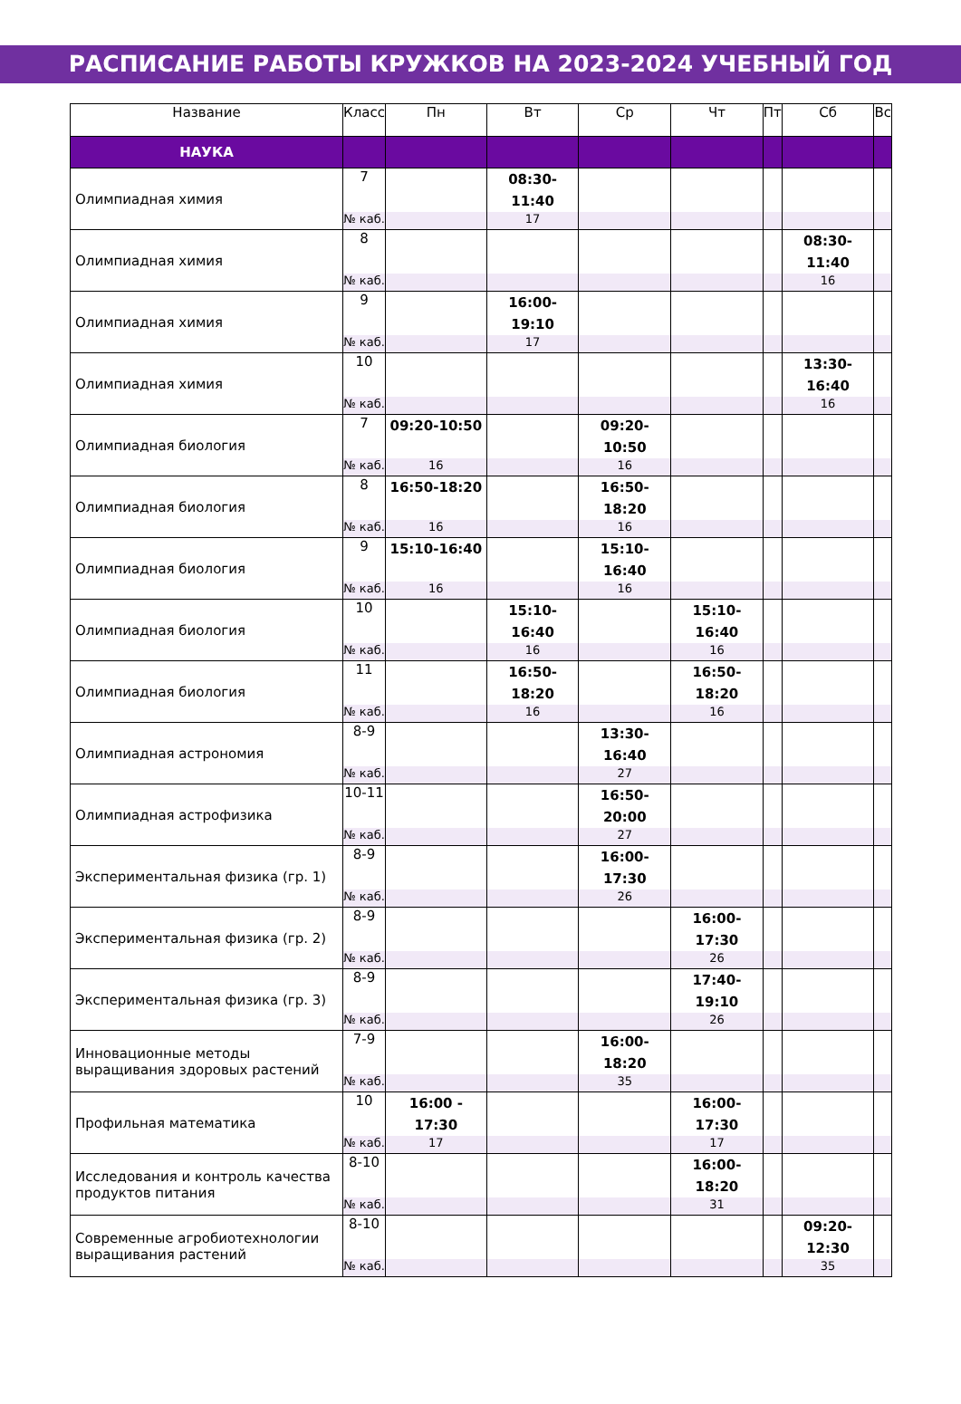РАСПИСАНИЕ РАБОТЫ КРУЖКОВ НА 2023-2024 УЧЕБНЫЙ ГОД
| Название | Класс | Пн | Вт | Ср | Чт | Пт | Сб | Вс |
| --- | --- | --- | --- | --- | --- | --- | --- | --- |
| НАУКА | | | | | | | | |
| Олимпиадная химия | 7 | | 08:30-11:40 | | | | | |
| | № каб. | | 17 | | | | | |
| Олимпиадная химия | 8 | | | | | | 08:30-11:40 | |
| | № каб. | | | | | | 16 | |
| Олимпиадная химия | 9 | | 16:00-19:10 | | | | | |
| | № каб. | | 17 | | | | | |
| Олимпиадная химия | 10 | | | | | | 13:30-16:40 | |
| | № каб. | | | | | | 16 | |
| Олимпиадная биология | 7 | 09:20-10:50 | | 09:20-10:50 | | | | |
| | № каб. | 16 | | 16 | | | | |
| Олимпиадная биология | 8 | 16:50-18:20 | | 16:50-18:20 | | | | |
| | № каб. | 16 | | 16 | | | | |
| Олимпиадная биология | 9 | 15:10-16:40 | | 15:10-16:40 | | | | |
| | № каб. | 16 | | 16 | | | | |
| Олимпиадная биология | 10 | | 15:10-16:40 | | 15:10-16:40 | | | |
| | № каб. | | 16 | | 16 | | | |
| Олимпиадная биология | 11 | | 16:50-18:20 | | 16:50-18:20 | | | |
| | № каб. | | 16 | | 16 | | | |
| Олимпиадная астрономия | 8-9 | | | 13:30-16:40 | | | | |
| | № каб. | | | 27 | | | | |
| Олимпиадная астрофизика | 10-11 | | | 16:50-20:00 | | | | |
| | № каб. | | | 27 | | | | |
| Экспериментальная физика (гр. 1) | 8-9 | | | 16:00-17:30 | | | | |
| | № каб. | | | 26 | | | | |
| Экспериментальная физика (гр. 2) | 8-9 | | | | 16:00-17:30 | | | |
| | № каб. | | | | 26 | | | |
| Экспериментальная физика (гр. 3) | 8-9 | | | | 17:40-19:10 | | | |
| | № каб. | | | | 26 | | | |
| Инновационные методы выращивания здоровых растений | 7-9 | | | 16:00-18:20 | | | | |
| | № каб. | | | 35 | | | | |
| Профильная математика | 10 | 16:00 - 17:30 | | | 16:00-17:30 | | | |
| | № каб. | 17 | | | 17 | | | |
| Исследования и контроль качества продуктов питания | 8-10 | | | | 16:00-18:20 | | | |
| | № каб. | | | | 31 | | | |
| Современные агробиотехнологии выращивания растений | 8-10 | | | | | | 09:20-12:30 | |
| | № каб. | | | | | | 35 | |